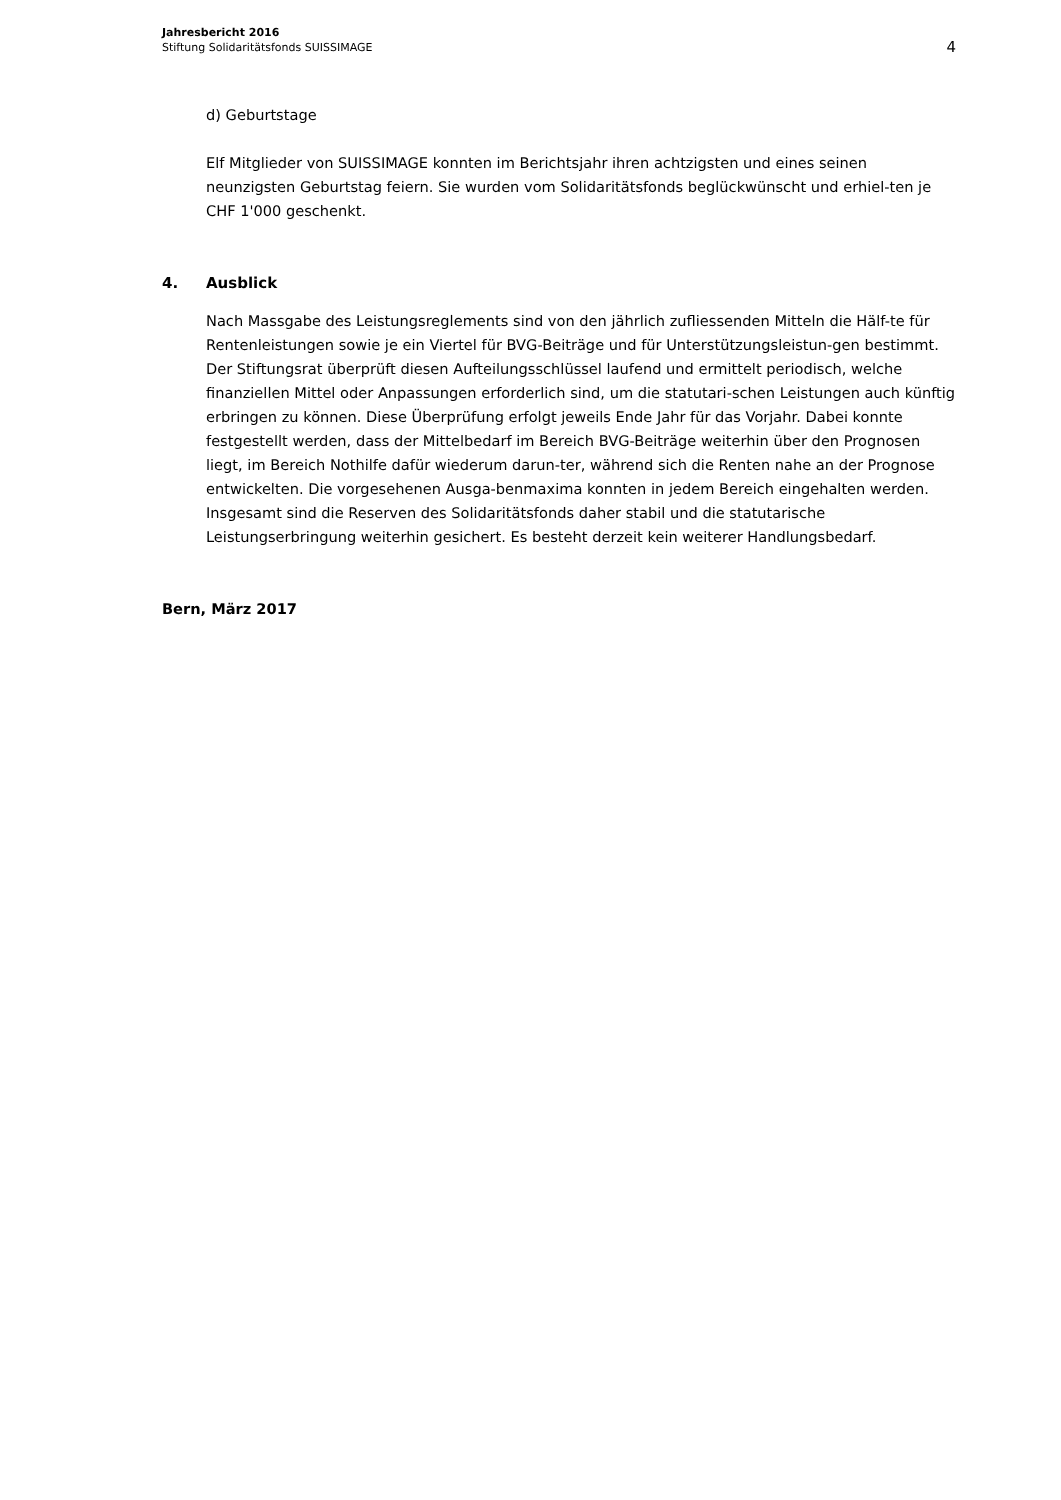Jahresbericht 2016
Stiftung Solidaritätsfonds SUISSIMAGE
4
d) Geburtstage
Elf Mitglieder von SUISSIMAGE konnten im Berichtsjahr ihren achtzigsten und eines seinen neunzigsten Geburtstag feiern. Sie wurden vom Solidaritätsfonds beglückwünscht und erhiel-ten je CHF 1'000 geschenkt.
4. Ausblick
Nach Massgabe des Leistungsreglements sind von den jährlich zufliessenden Mitteln die Hälf-te für Rentenleistungen sowie je ein Viertel für BVG-Beiträge und für Unterstützungsleistun-gen bestimmt. Der Stiftungsrat überprüft diesen Aufteilungsschlüssel laufend und ermittelt periodisch, welche finanziellen Mittel oder Anpassungen erforderlich sind, um die statutari-schen Leistungen auch künftig erbringen zu können. Diese Überprüfung erfolgt jeweils Ende Jahr für das Vorjahr. Dabei konnte festgestellt werden, dass der Mittelbedarf im Bereich BVG-Beiträge weiterhin über den Prognosen liegt, im Bereich Nothilfe dafür wiederum darun-ter, während sich die Renten nahe an der Prognose entwickelten. Die vorgesehenen Ausga-benmaxima konnten in jedem Bereich eingehalten werden. Insgesamt sind die Reserven des Solidaritätsfonds daher stabil und die statutarische Leistungserbringung weiterhin gesichert. Es besteht derzeit kein weiterer Handlungsbedarf.
Bern, März 2017